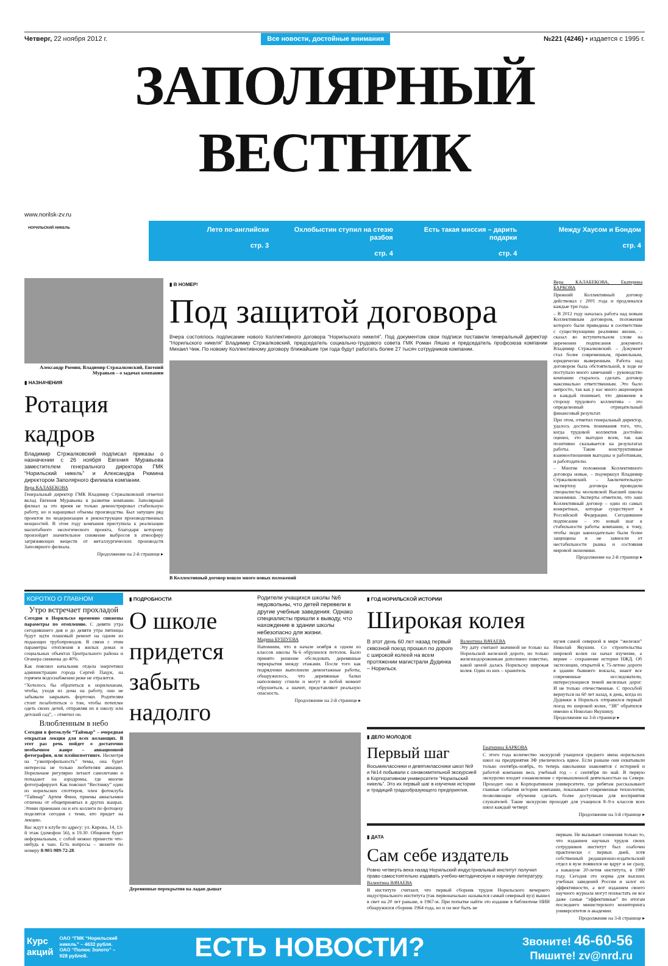Четверг, 22 ноября 2012 г. Все новости, достойные внимания №221 (4246) • издается с 1995 г.
ЗАПОЛЯРНЫЙ ВЕСТНИК
www.norilsk-zv.ru
НОРИЛЬСКИЙ НИКЕЛЬ
Лето по-английски
стр. 3
Охлобыстин ступил на стезю разбоя
стр. 4
Есть такая миссия – дарить подарки
стр. 4
Между Хаусом и Бондом
стр. 4
Александр Рюмин, Владимир Стржалковский, Евгений Муравьев – о задачах компании
▮ НАЗНАЧЕНИЯ
Ротация кадров
Владимир Стржалковский подписал приказы о назначении с 26 ноября Евгения Муравьева заместителем генерального директора ГМК “Норильский никель” и Александра Рюмина директором Заполярного филиала компании.
Вера КАЛАБЕКОВА
Генеральный директор ГМК Владимир Стржалковский отметил вклад Евгения Муравьева в развитие компании. Заполярный филиал за это время не только демонстрировал стабильную работу, но и наращивал объемы производства. Был запущен ряд проектов по модернизации и реконструкции производственных мощностей. В этом году компания приступила к реализации масштабного экологического проекта, благодаря которому произойдет значительное снижение выбросов в атмосферу загрязняющих веществ от металлургических производств Заполярного филиала.
Продолжение на 2-й странице ▸
▮ В НОМЕР!
Под защитой договора
Вчера состоялось подписание нового Коллективного договора “Норильского никеля”. Под документом свои подписи поставили генеральный директор “Норильского никеля” Владимир Стржалковский, председатель социально-трудового совета ГМК Роман Ляшко и председатель профсоюза компании Михаил Чиж. По новому Коллективному договору ближайшие три года будут работать более 27 тысяч сотрудников компании.
В Коллективный договор вошло много новых положений
Вера КАЛАБЕКОВА, Екатерина БАРКОВА
Прежний Коллективный договор действовал с 2001 года и продлевался каждые три года.
– В 2012 году началась работа над новым Коллективным договором, положения которого были приведены в соответствие с существующими реалиями жизни, – сказал во вступительном слове на церемонии подписания документа Владимир Стржалковский. – Документ стал более современным, правильным, юридически выверенным. Работа над договором была обстоятельной, в ходе ее поступало много замечаний – руководство компании старалось сделать договор максимально ответственным. Это было непросто, так как у нас много акционеров и каждый понимает, что движение в сторону трудового коллектива – это определенный отрицательный финансовый результат.
При этом, отметил генеральный директор, удалось достичь понимания того, что, когда трудовой коллектив достойно оценен, это выгодно всем, так как позитивно сказывается на результатах работы. Такие конструктивные взаимоотношения выгодны и работникам, и работодателю.
– Многие положения Коллективного договора новые, – подчеркнул Владимир Стржалковский. – Заключительную экспертизу договора проводили специалисты московской Высшей школы экономики. Эксперты отметили, что наш Коллективный договор – один из самых конкретных, которые существуют в Российской Федерации. Сегодняшнее подписание – это новый шаг к стабильности работы компании, к тому, чтобы люди законодательно были более защищены и не зависели от нестабильности рынка и состояния мировой экономики.
Продолжение на 2-й странице ▸
КОРОТКО О ГЛАВНОМ
Утро встречает прохладой
Сегодня в Норильске временно снижены параметры по отоплению. С девяти утра сегодняшнего дня и до девяти утра пятницы будут идти плановый ремонт на одном из подающих трубопроводов. В связи с этим параметры отопления в жилых домах и социальных объектах Центрального района и Оганера снижены до 40%.
Как пояснил начальник отдела энергетики администрации города Сергей Пацук, на горячем водоснабжении реже не отразится.
“Хотелось бы обратиться к норильчанам, чтобы, уходя из дома на работу, они не забывали закрывать форточки. Родителям стоит позаботиться о том, чтобы потеплее одеть своих детей, отправляя их в школу или детский сад”, – отметил он.
Влюбленным в небо
Сегодня в фотоклубе “Таймыр” – очередная открытая лекция для всех желающих. В этот раз речь пойдет о достаточно необычном жанре – авиационной фотографии, или плэйнспоттинге. Несмотря на “узкопрофильность” темы, она будет интересна не только любителям авиации. Норильчане регулярно летают самолетами и попадают на аэродромы, где многие фотографируют. Как пояснил “Вестнику” один из норильских споттеров, член фотоклуба “Таймыр” Артем Финн, приемы авиасъемки отличны от общепринятых в других жанрах. Этими приемами он и его коллеги по фотоцеху поделятся сегодня с теми, кто придет на лекцию.
Вас ждут в клубе по адресу: ул. Кирова, 14, 13-й этаж (домофон 56), в 19.30. Общение будет неформальным, с собой можно принести что-нибудь к чаю. Есть вопросы – звоните по номеру 8-903-989-72-28.
▮ ПОДРОБНОСТИ
О школе придется забыть надолго
Родители учащихся школы №6 недовольны, что детей перевели в другие учебные заведения. Однако специалисты пришли к выводу, что нахождение в здании школы небезопасно для жизни.
Марина БУШУЕВА
Напомним, что в начале ноября в одном из классов школы №6 обрушился потолок. Было принято решение обследовать деревянные перекрытия между этажами. После того как подрядчики выполнили демонтажные работы, обнаружилось, что деревянные балки наполовину сгнили и могут в любой момент обрушиться, а значит, представляют реальную опасность.
Продолжение на 2-й странице ▸
Деревянные перекрытия на ладан дышат
▮ ГОД НОРИЛЬСКОЙ ИСТОРИИ
Широкая колея
В этот день 60 лет назад первый сквозной поезд прошел по дороге с широкой колеей на всем протяжении магистрали Дудинка – Норильск.
Валентина ВАЧАЕВА
Эту дату считают значимой не только на Норильской железной дороге, но только железнодорожникам дополнено известно, какой ценой далась Норильску широкая колея. Один из них – хранитель
музея самой северной в мире “железки” Николай Якушин. Со строительства широкой колеи он начал изучение, а вернее – сохранение истории НЖД. Об экспозиции, открытой к 75-летию дороги в здании бывшего вокзала, знают все современные исследователи, интересующиеся темой железных дорог. И не только отечественные. С просьбой вернуться на 60 лет назад, в день, когда из Дудинки в Норильск отправился первый поезд по широкой колее, “ЗВ” обратился именно к Николаю Якушину.
Продолжение на 3-й странице ▸
▮ ДЕЛО МОЛОДОЕ
Первый шаг
Восьмиклассники и девятиклассники школ №9 и №14 побывали с ознакомительной экскурсией в Корпоративном университете “Норильский никель”. Это их первый шаг в изучении истории и традиций градообразующего предприятия.
Екатерина БАРКОВА
С этого года количество экскурсий учащихся среднего звена норильских школ на предприятия ЗФ увеличилось вдвое. Если раньше они охватывали только сентябрь-ноябрь, то теперь школьники знакомятся с историей и работой компании весь учебный год – с сентября по май. В первую экскурсию входит ознакомление с промышленной деятельностью на Севере. Проходит оно в Корпоративном университете, где ребятам рассказывают главные события истории компании, показывают современные технологии, позволяющие обучение сделать более доступным для восприятия слушателей. Такие экскурсии проходят для учащихся 8–9-х классов всех школ каждый четверг.
Продолжение на 3-й странице ▸
▮ ДАТА
Сам себе издатель
Ровно четверть века назад Норильский индустриальный институт получил право самостоятельно издавать учебно-методическую и научную литературу.
Валентина ВАЧАЕВА
В институте считают, что первый сборник трудов Норильского вечернего индустриального института (так первоначально назывался самый северный вуз) вышел в свет на 20 лет раньше, в 1967-м. При попытке найти это издание в библиотеке НИИ обнаружился сборник 1964 года, но и он мог быть не
первым. Не вызывает сомнения только то, что изданием научных трудов своих сотрудников институт был озабочен практически с первых дней, хотя собственный редакционно-издательский отдел в вузе появился не вдруг и не сразу, а накануне 20-летия института, в 1980 году. Сегодня это норма для высших учебных заведений России и залог их эффективности, а вот изданием своего научного журнала могут похвастать не все даже самые “эффективные” по итогам последнего министерского мониторинга университетов и академии.
Продолжение на 3-й странице ▸
Курс акций ОАО “ГМК “Норильский никель” – 4632 рубля.
ОАО “Полюс Золото” – 928 рублей.
ЕСТЬ НОВОСТИ?
Звоните! 46-60-56
Пишите! zv@nrd.ru